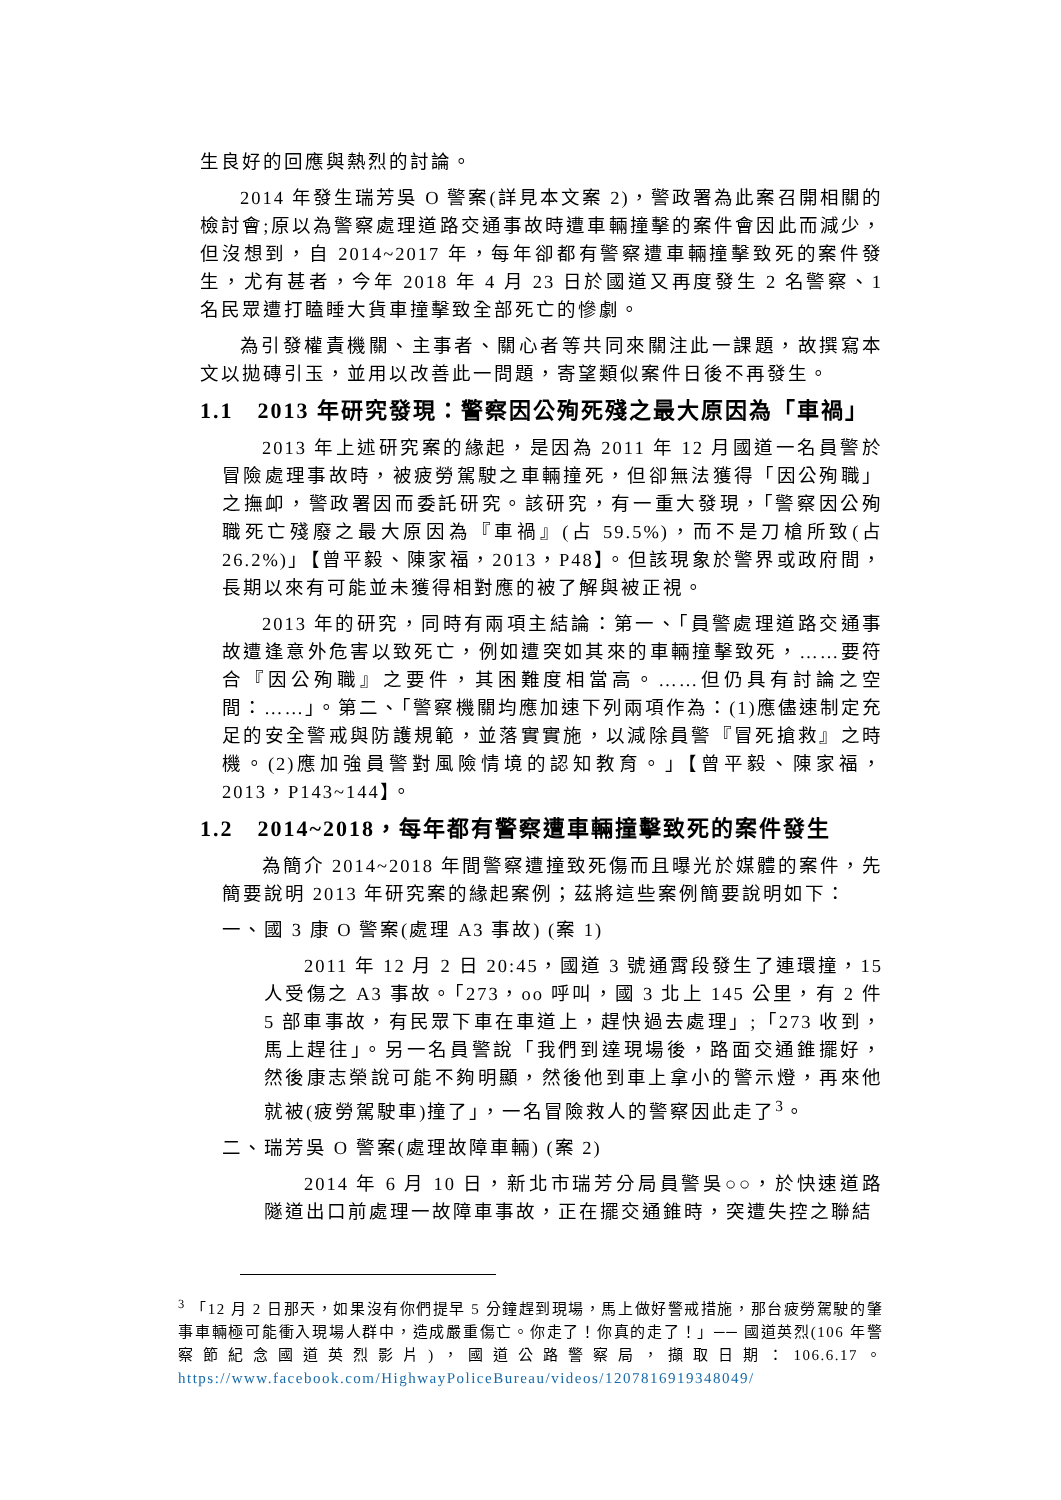生良好的回應與熱烈的討論。
2014 年發生瑞芳吳 O 警案(詳見本文案 2)，警政署為此案召開相關的檢討會;原以為警察處理道路交通事故時遭車輛撞擊的案件會因此而減少，但沒想到，自 2014~2017 年，每年卻都有警察遭車輛撞擊致死的案件發生，尤有甚者，今年 2018 年 4 月 23 日於國道又再度發生 2 名警察、1 名民眾遭打瞌睡大貨車撞擊致全部死亡的慘劇。
為引發權責機關、主事者、關心者等共同來關注此一課題，故撰寫本文以拋磚引玉，並用以改善此一問題，寄望類似案件日後不再發生。
1.1　2013 年研究發現：警察因公殉死殘之最大原因為「車禍」
2013 年上述研究案的緣起，是因為 2011 年 12 月國道一名員警於冒險處理事故時，被疲勞駕駛之車輛撞死，但卻無法獲得「因公殉職」之撫卹，警政署因而委託研究。該研究，有一重大發現，「警察因公殉職死亡殘廢之最大原因為『車禍』(占 59.5%)，而不是刀槍所致(占 26.2%)」【曾平毅、陳家福，2013，P48】。但該現象於警界或政府間，長期以來有可能並未獲得相對應的被了解與被正視。
2013 年的研究，同時有兩項主結論：第一、「員警處理道路交通事故遭逢意外危害以致死亡，例如遭突如其來的車輛撞擊致死，……要符合『因公殉職』之要件，其困難度相當高。……但仍具有討論之空間：……」。第二、「警察機關均應加速下列兩項作為：(1)應儘速制定充足的安全警戒與防護規範，並落實實施，以減除員警『冒死搶救』之時機。(2)應加強員警對風險情境的認知教育。」【曾平毅、陳家福，2013，P143~144】。
1.2　2014~2018，每年都有警察遭車輛撞擊致死的案件發生
為簡介 2014~2018 年間警察遭撞致死傷而且曝光於媒體的案件，先簡要說明 2013 年研究案的緣起案例；茲將這些案例簡要說明如下：
一、國 3 康 O 警案(處理 A3 事故) (案 1)
2011 年 12 月 2 日 20:45，國道 3 號通霄段發生了連環撞，15 人受傷之 A3 事故。「273，oo 呼叫，國 3 北上 145 公里，有 2 件 5 部車事故，有民眾下車在車道上，趕快過去處理」;「273 收到，馬上趕往」。另一名員警說「我們到達現場後，路面交通錐擺好，然後康志榮說可能不夠明顯，然後他到車上拿小的警示燈，再來他就被(疲勞駕駛車)撞了」，一名冒險救人的警察因此走了<sup>3</sup>。
二、瑞芳吳 O 警案(處理故障車輛) (案 2)
2014 年 6 月 10 日，新北市瑞芳分局員警吳○○，於快速道路隧道出口前處理一故障車事故，正在擺交通錐時，突遭失控之聯結
<sup>3</sup> 「12 月 2 日那天，如果沒有你們提早 5 分鐘趕到現場，馬上做好警戒措施，那台疲勞駕駛的肇事車輛極可能衝入現場人群中，造成嚴重傷亡。你走了！你真的走了！」── 國道英烈(106 年警察節紀念國道英烈影片)，國道公路警察局，擷取日期：106.6.17。 https://www.facebook.com/HighwayPoliceBureau/videos/1207816919348049/